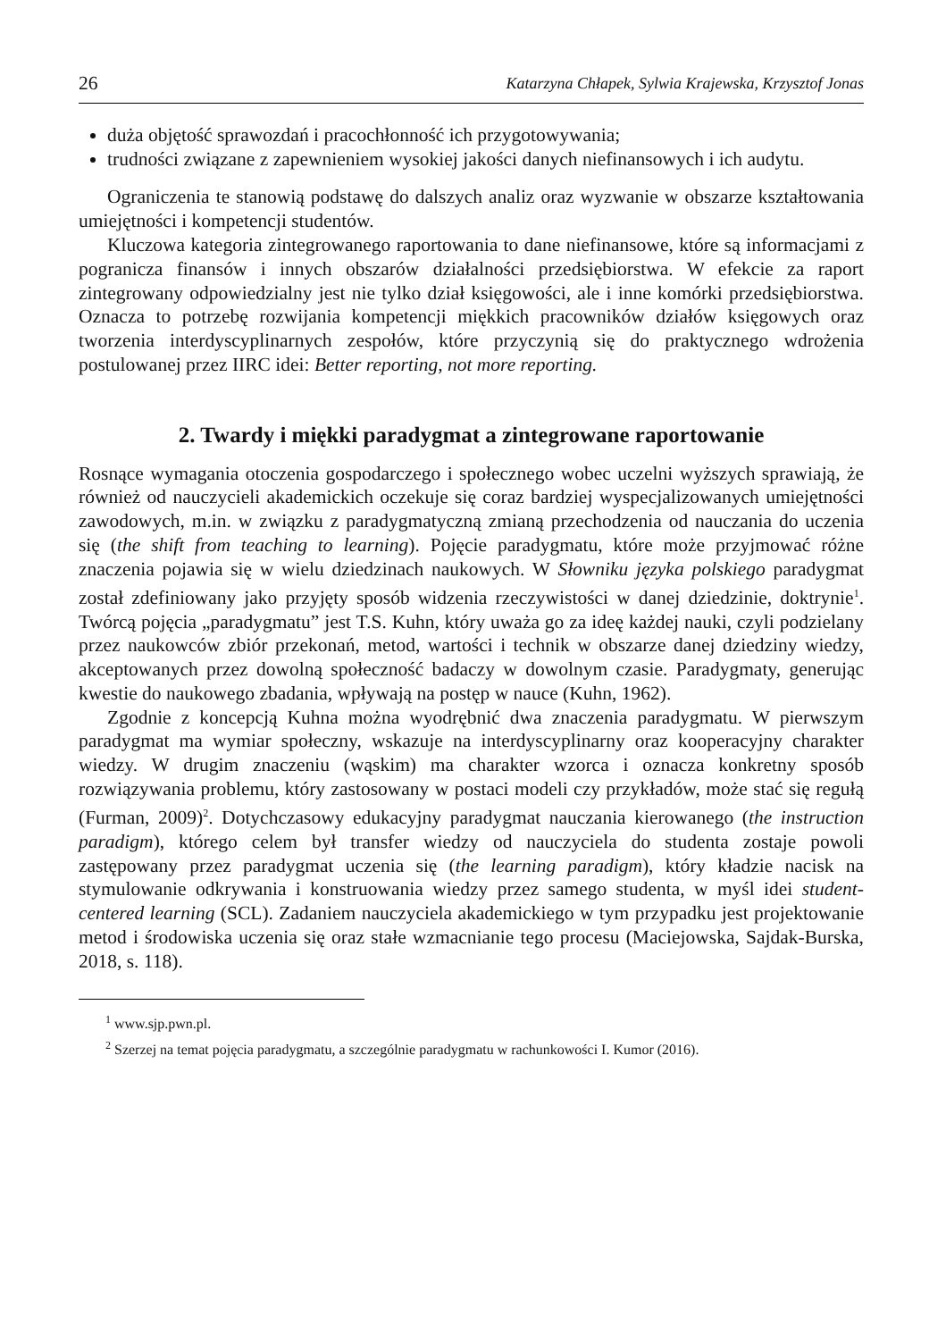26 Katarzyna Chłapek, Sylwia Krajewska, Krzysztof Jonas
duża objętość sprawozdań i pracochłonność ich przygotowywania;
trudności związane z zapewnieniem wysokiej jakości danych niefinansowych i ich audytu.
Ograniczenia te stanowią podstawę do dalszych analiz oraz wyzwanie w obszarze kształtowania umiejętności i kompetencji studentów.
Kluczowa kategoria zintegrowanego raportowania to dane niefinansowe, które są informacjami z pogranicza finansów i innych obszarów działalności przedsiębiorstwa. W efekcie za raport zintegrowany odpowiedzialny jest nie tylko dział księgowości, ale i inne komórki przedsiębiorstwa. Oznacza to potrzebę rozwijania kompetencji miękkich pracowników działów księgowych oraz tworzenia interdyscyplinarnych zespołów, które przyczynią się do praktycznego wdrożenia postulowanej przez IIRC idei: Better reporting, not more reporting.
2. Twardy i miękki paradygmat a zintegrowane raportowanie
Rosnące wymagania otoczenia gospodarczego i społecznego wobec uczelni wyższych sprawiają, że również od nauczycieli akademickich oczekuje się coraz bardziej wyspecjalizowanych umiejętności zawodowych, m.in. w związku z paradygmatyczną zmianą przechodzenia od nauczania do uczenia się (the shift from teaching to learning). Pojęcie paradygmatu, które może przyjmować różne znaczenia pojawia się w wielu dziedzinach naukowych. W Słowniku języka polskiego paradygmat został zdefiniowany jako przyjęty sposób widzenia rzeczywistości w danej dziedzinie, doktrynie<sup>1</sup>. Twórcą pojęcia „paradygmatu” jest T.S. Kuhn, który uważa go za ideę każdej nauki, czyli podzielany przez naukowców zbiór przekonań, metod, wartości i technik w obszarze danej dziedziny wiedzy, akceptowanych przez dowolną społeczność badaczy w dowolnym czasie. Paradygmaty, generując kwestie do naukowego zbadania, wpływają na postęp w nauce (Kuhn, 1962).
Zgodnie z koncepcją Kuhna można wyodrębnić dwa znaczenia paradygmatu. W pierwszym paradygmat ma wymiar społeczny, wskazuje na interdyscyplinarny oraz kooperacyjny charakter wiedzy. W drugim znaczeniu (wąskim) ma charakter wzorca i oznacza konkretny sposób rozwiązywania problemu, który zastosowany w postaci modeli czy przykładów, może stać się regułą (Furman, 2009)<sup>2</sup>. Dotychczasowy edukacyjny paradygmat nauczania kierowanego (the instruction paradigm), którego celem był transfer wiedzy od nauczyciela do studenta zostaje powoli zastępowany przez paradygmat uczenia się (the learning paradigm), który kładzie nacisk na stymulowanie odkrywania i konstruowania wiedzy przez samego studenta, w myśl idei student-centered learning (SCL). Zadaniem nauczyciela akademickiego w tym przypadku jest projektowanie metod i środowiska uczenia się oraz stałe wzmacnianie tego procesu (Maciejowska, Sajdak-Burska, 2018, s. 118).
<sup>1</sup> www.sjp.pwn.pl.
<sup>2</sup> Szerzej na temat pojęcia paradygmatu, a szczególnie paradygmatu w rachunkowości I. Kumor (2016).